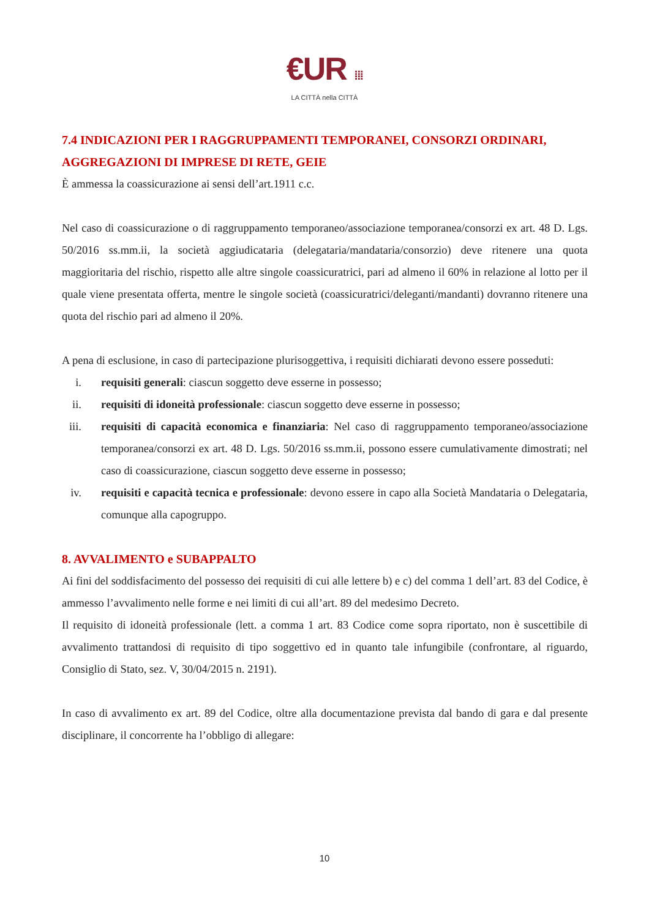€UR ⁞⁞⁞
LA CITTÀ nella CITTÀ
7.4 INDICAZIONI PER I RAGGRUPPAMENTI TEMPORANEI, CONSORZI ORDINARI, AGGREGAZIONI DI IMPRESE DI RETE, GEIE
È ammessa la coassicurazione ai sensi dell’art.1911 c.c.
Nel caso di coassicurazione o di raggruppamento temporaneo/associazione temporanea/consorzi ex art. 48 D. Lgs. 50/2016 ss.mm.ii, la società aggiudicataria (delegataria/mandataria/consorzio) deve ritenere una quota maggioritaria del rischio, rispetto alle altre singole coassicuratrici, pari ad almeno il 60% in relazione al lotto per il quale viene presentata offerta, mentre le singole società (coassicuratrici/deleganti/mandanti) dovranno ritenere una quota del rischio pari ad almeno il 20%.
A pena di esclusione, in caso di partecipazione plurisoggettiva, i requisiti dichiarati devono essere posseduti:
i. requisiti generali: ciascun soggetto deve esserne in possesso;
ii. requisiti di idoneità professionale: ciascun soggetto deve esserne in possesso;
iii. requisiti di capacità economica e finanziaria: Nel caso di raggruppamento temporaneo/associazione temporanea/consorzi ex art. 48 D. Lgs. 50/2016 ss.mm.ii, possono essere cumulativamente dimostrati; nel caso di coassicurazione, ciascun soggetto deve esserne in possesso;
iv. requisiti e capacità tecnica e professionale: devono essere in capo alla Società Mandataria o Delegataria, comunque alla capogruppo.
8. AVVALIMENTO e SUBAPPALTO
Ai fini del soddisfacimento del possesso dei requisiti di cui alle lettere b) e c) del comma 1 dell’art. 83 del Codice, è ammesso l’avvalimento nelle forme e nei limiti di cui all’art. 89 del medesimo Decreto.
Il requisito di idoneità professionale (lett. a comma 1 art. 83 Codice come sopra riportato, non è suscettibile di avvalimento trattandosi di requisito di tipo soggettivo ed in quanto tale infungibile (confrontare, al riguardo, Consiglio di Stato, sez. V, 30/04/2015 n. 2191).
In caso di avvalimento ex art. 89 del Codice, oltre alla documentazione prevista dal bando di gara e dal presente disciplinare, il concorrente ha l’obbligo di allegare:
10